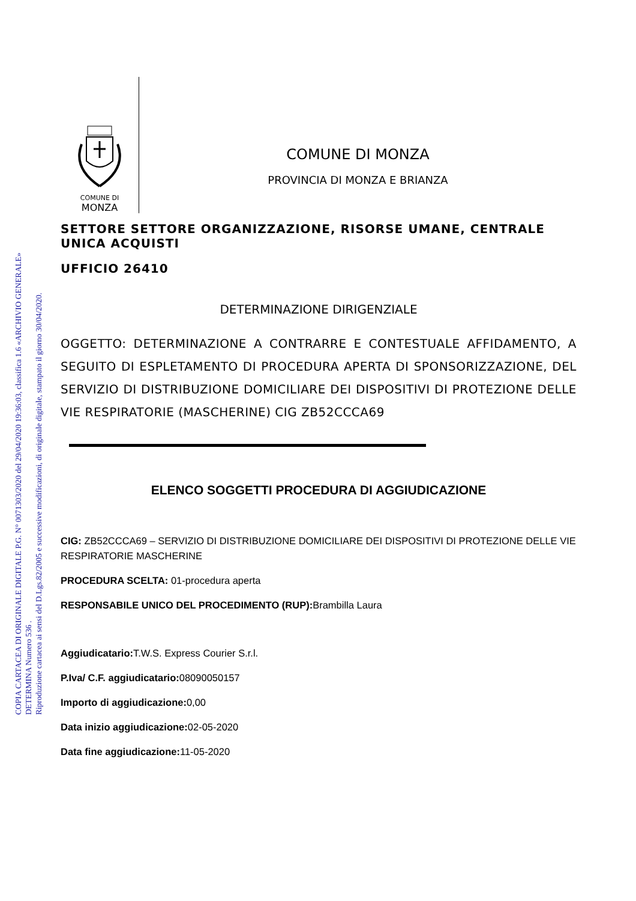COPIA CARTACEA DI ORIGINALE DIGITALE P.G. N° 0071303/2020 del 29/04/2020 19:36:03, classifica 1.6 «ARCHIVIO GENERALE»
DETERMINA Numero 536 .
Riproduzione cartacea ai sensi del D.Lgs.82/2005 e successive modificazioni, di originale digitale, stampato il giorno 30/04/2020.
COMUNE DI
MONZA
COMUNE DI MONZA
PROVINCIA DI MONZA E BRIANZA
SETTORE SETTORE ORGANIZZAZIONE, RISORSE UMANE, CENTRALE UNICA ACQUISTI
UFFICIO 26410
DETERMINAZIONE DIRIGENZIALE
OGGETTO: DETERMINAZIONE A CONTRARRE E CONTESTUALE AFFIDAMENTO, A SEGUITO DI ESPLETAMENTO DI PROCEDURA APERTA DI SPONSORIZZAZIONE, DEL SERVIZIO DI DISTRIBUZIONE DOMICILIARE DEI DISPOSITIVI DI PROTEZIONE DELLE VIE RESPIRATORIE (MASCHERINE) CIG ZB52CCCA69
ELENCO SOGGETTI PROCEDURA DI AGGIUDICAZIONE
CIG: ZB52CCCA69 – SERVIZIO DI DISTRIBUZIONE DOMICILIARE DEI DISPOSITIVI DI PROTEZIONE DELLE VIE RESPIRATORIE MASCHERINE
PROCEDURA SCELTA: 01-procedura aperta
RESPONSABILE UNICO DEL PROCEDIMENTO (RUP): Brambilla Laura
Aggiudicatario: T.W.S. Express Courier S.r.l.
P.Iva/ C.F. aggiudicatario: 08090050157
Importo di aggiudicazione: 0,00
Data inizio aggiudicazione: 02-05-2020
Data fine aggiudicazione: 11-05-2020